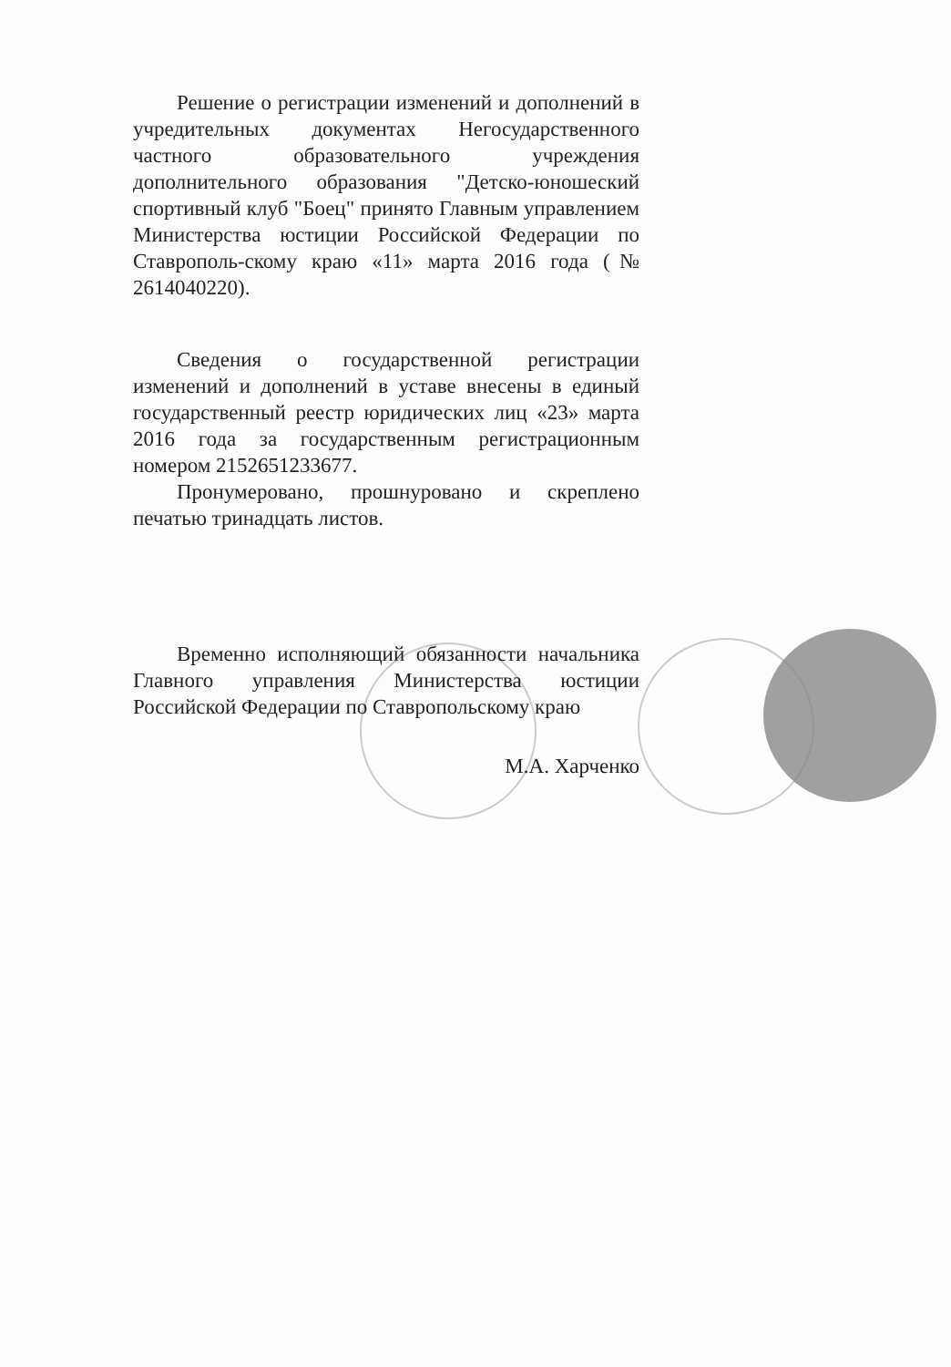Решение о регистрации изменений и дополнений в учредительных документах Негосударственного частного образовательного учреждения дополнительного образования "Детско-юношеский спортивный клуб "Боец" принято Главным управлением Министерства юстиции Российской Федерации по Ставрополь-скому краю «11» марта 2016 года (№ 2614040220).
Сведения о государственной регистрации изменений и дополнений в уставе внесены в единый государственный реестр юридических лиц «23» марта 2016 года за государственным регистрационным номером 2152651233677.
Пронумеровано, прошнуровано и скреплено печатью тринадцать листов.
Временно исполняющий обязанности начальника Главного управления Министерства юстиции Российской Федерации по Ставропольскому краю
М.А. Харченко